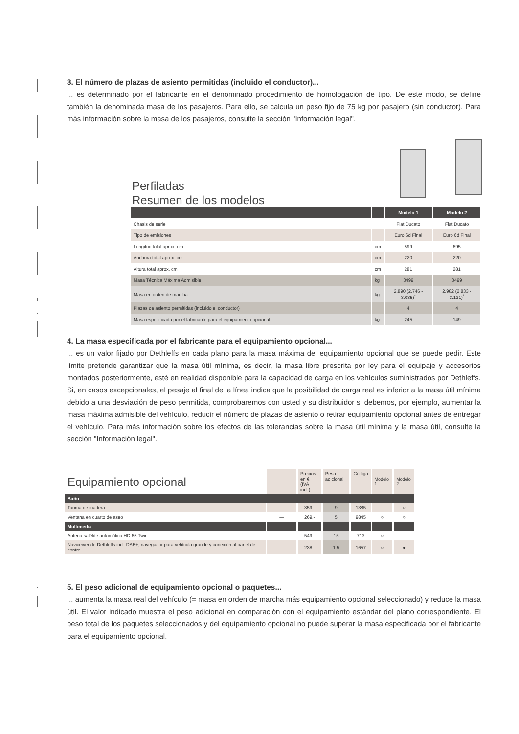3. El número de plazas de asiento permitidas (incluido el conductor)...
... es determinado por el fabricante en el denominado procedimiento de homologación de tipo. De este modo, se define también la denominada masa de los pasajeros. Para ello, se calcula un peso fijo de 75 kg por pasajero (sin conductor). Para más información sobre la masa de los pasajeros, consulte la sección "Información legal".
Perfiladas
Resumen de los modelos
| | | Modelo 1 | Modelo 2 |
| --- | --- | --- | --- |
| Chasis de serie | | Fiat Ducato | Fiat Ducato |
| Tipo de emisiones | | Euro 6d Final | Euro 6d Final |
| Longitud total aprox. cm | cm | 599 | 695 |
| Anchura total aprox. cm | cm | 220 | 220 |
| Altura total aprox. cm | cm | 281 | 281 |
| Masa Técnica Máxima Admisible | kg | 3499 | 3499 |
| Masa en orden de marcha | kg | 2.890 (2.746 - 3.035)<sup>*</sup> | 2.982 (2.833 - 3.131)<sup>*</sup> |
| Plazas de asiento permitidas (incluido el conductor) | | 4 | 4 |
| Masa especificada por el fabricante para el equipamiento opcional | kg | 245 | 149 |
4. La masa especificada por el fabricante para el equipamiento opcional...
... es un valor fijado por Dethleffs en cada plano para la masa máxima del equipamiento opcional que se puede pedir. Este límite pretende garantizar que la masa útil mínima, es decir, la masa libre prescrita por ley para el equipaje y accesorios montados posteriormente, esté en realidad disponible para la capacidad de carga en los vehículos suministrados por Dethleffs. Si, en casos excepcionales, el pesaje al final de la línea indica que la posibilidad de carga real es inferior a la masa útil mínima debido a una desviación de peso permitida, comprobaremos con usted y su distribuidor si debemos, por ejemplo, aumentar la masa máxima admisible del vehículo, reducir el número de plazas de asiento o retirar equipamiento opcional antes de entregar el vehículo. Para más información sobre los efectos de las tolerancias sobre la masa útil mínima y la masa útil, consulte la sección "Información legal".
| Equipamiento opcional | | Precios en € (IVA incl.) | Peso adicional | Código | Modelo 1 | Modelo 2 |
| Baño | | | | | | |
| Tarima de madera | — | 359,- | 9 | 1385 | — | ○ |
| Ventana en cuarto de aseo | — | 269,- | 5 | 9845 | ○ | ○ |
| Multimedia | | | | | | |
| Antena satélite automática HD 65 Twin | — | 549,- | 15 | 713 | ○ | — |
| Naviceiver de Dethleffs incl. DAB+, navegador para vehículo grande y conexión al panel de control | | 238,- | 1.5 | 1657 | ○ | ● |
5. El peso adicional de equipamiento opcional o paquetes...
... aumenta la masa real del vehículo (= masa en orden de marcha más equipamiento opcional seleccionado) y reduce la masa útil. El valor indicado muestra el peso adicional en comparación con el equipamiento estándar del plano correspondiente. El peso total de los paquetes seleccionados y del equipamiento opcional no puede superar la masa especificada por el fabricante para el equipamiento opcional.